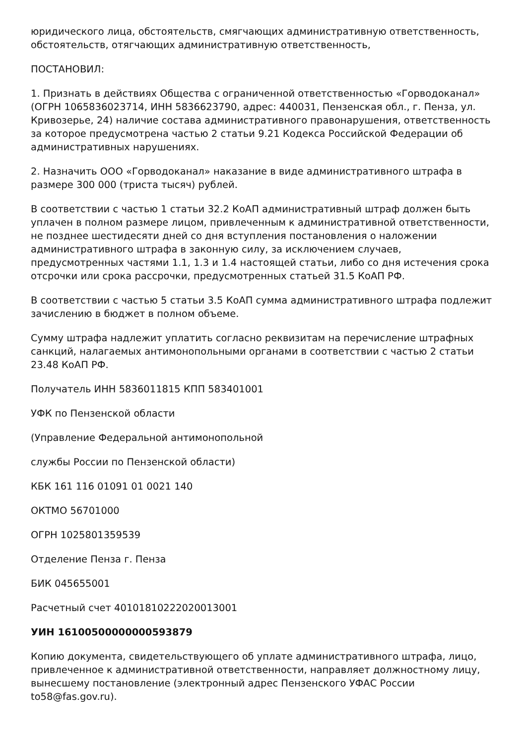юридического лица, обстоятельств, смягчающих административную ответственность, обстоятельств, отягчающих административную ответственность,
ПОСТАНОВИЛ:
1. Признать в действиях Общества с ограниченной ответственностью «Горводоканал» (ОГРН 1065836023714, ИНН 5836623790, адрес: 440031, Пензенская обл., г. Пенза, ул. Кривозерье, 24) наличие состава административного правонарушения, ответственность за которое предусмотрена частью 2 статьи 9.21 Кодекса Российской Федерации об административных нарушениях.
2. Назначить ООО «Горводоканал» наказание в виде административного штрафа в размере 300 000 (триста тысяч) рублей.
В соответствии с частью 1 статьи 32.2 КоАП административный штраф должен быть уплачен в полном размере лицом, привлеченным к административной ответственности, не позднее шестидесяти дней со дня вступления постановления о наложении административного штрафа в законную силу, за исключением случаев, предусмотренных частями 1.1, 1.3 и 1.4 настоящей статьи, либо со дня истечения срока отсрочки или срока рассрочки, предусмотренных статьей 31.5 КоАП РФ.
В соответствии с частью 5 статьи 3.5 КоАП сумма административного штрафа подлежит зачислению в бюджет в полном объеме.
Сумму штрафа надлежит уплатить согласно реквизитам на перечисление штрафных санкций, налагаемых антимонопольными органами в соответствии с частью 2 статьи 23.48 КоАП РФ.
Получатель ИНН 5836011815 КПП 583401001
УФК по Пензенской области
(Управление Федеральной антимонопольной
службы России по Пензенской области)
КБК 161 116 01091 01 0021 140
ОКТМО 56701000
ОГРН 1025801359539
Отделение Пенза г. Пенза
БИК 045655001
Расчетный счет 40101810222020013001
УИН 16100500000000593879
Копию документа, свидетельствующего об уплате административного штрафа, лицо, привлеченное к административной ответственности, направляет должностному лицу, вынесшему постановление (электронный адрес Пензенского УФАС России to58@fas.gov.ru).